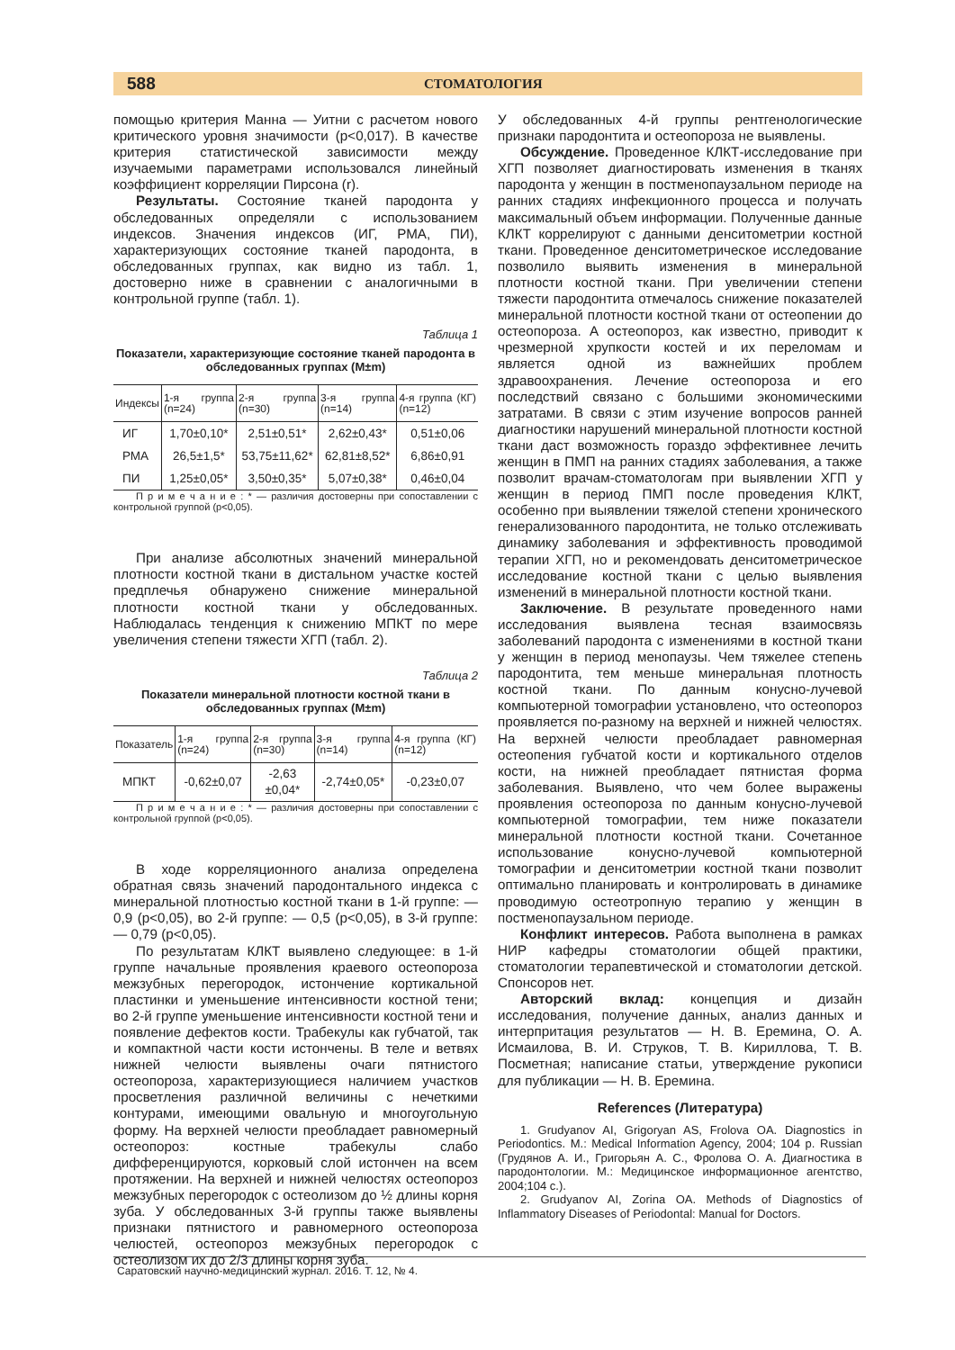588 СТОМАТОЛОГИЯ
помощью критерия Манна — Уитни с расчетом нового критического уровня значимости (р<0,017). В качестве критерия статистической зависимости между изучаемыми параметрами использовался линейный коэффициент корреляции Пирсона (r).
Результаты. Состояние тканей пародонта у обследованных определяли с использованием индексов. Значения индексов (ИГ, РМА, ПИ), характеризующих состояние тканей пародонта, в обследованных группах, как видно из табл. 1, достоверно ниже в сравнении с аналогичными в контрольной группе (табл. 1).
Таблица 1
Показатели, характеризующие состояние тканей пародонта в обследованных группах (M±m)
| Индексы | 1-я группа (n=24) | 2-я группа (n=30) | 3-я группа (n=14) | 4-я группа (КГ) (n=12) |
| --- | --- | --- | --- | --- |
| ИГ | 1,70±0,10* | 2,51±0,51* | 2,62±0,43* | 0,51±0,06 |
| РМА | 26,5±1,5* | 53,75±11,62* | 62,81±8,52* | 6,86±0,91 |
| ПИ | 1,25±0,05* | 3,50±0,35* | 5,07±0,38* | 0,46±0,04 |
П р и м е ч а н и е : * — различия достоверны при сопоставлении с контрольной группой (р<0,05).
При анализе абсолютных значений минеральной плотности костной ткани в дистальном участке костей предплечья обнаружено снижение минеральной плотности костной ткани у обследованных. Наблюдалась тенденция к снижению МПКТ по мере увеличения степени тяжести ХГП (табл. 2).
Таблица 2
Показатели минеральной плотности костной ткани в обследованных группах (M±m)
| Показатель | 1-я группа (n=24) | 2-я группа (n=30) | 3-я группа (n=14) | 4-я группа (КГ) (n=12) |
| --- | --- | --- | --- | --- |
| МПКТ | -0,62±0,07 | -2,63 ±0,04* | -2,74±0,05* | -0,23±0,07 |
П р и м е ч а н и е : * — различия достоверны при сопоставлении с контрольной группой (р<0,05).
В ходе корреляционного анализа определена обратная связь значений пародонтального индекса с минеральной плотностью костной ткани в 1-й группе: — 0,9 (р<0,05), во 2-й группе: — 0,5 (р<0,05), в 3-й группе: — 0,79 (р<0,05).
По результатам КЛКТ выявлено следующее: в 1-й группе начальные проявления краевого остеопороза межзубных перегородок, истончение кортикальной пластинки и уменьшение интенсивности костной тени; во 2-й группе уменьшение интенсивности костной тени и появление дефектов кости. Трабекулы как губчатой, так и компактной части кости истончены. В теле и ветвях нижней челюсти выявлены очаги пятнистого остеопороза, характеризующиеся наличием участков просветления различной величины с нечеткими контурами, имеющими овальную и многоугольную форму. На верхней челюсти преобладает равномерный остеопороз: костные трабекулы слабо дифференцируются, корковый слой истончен на всем протяжении. На верхней и нижней челюстях остеопороз межзубных перегородок с остеолизом до ½ длины корня зуба. У обследованных 3-й группы также выявлены признаки пятнистого и равномерного остеопороза челюстей, остеопороз межзубных перегородок с остеолизом их до 2/3 длины корня зуба.
У обследованных 4-й группы рентгенологические признаки пародонтита и остеопороза не выявлены.
Обсуждение. Проведенное КЛКТ-исследование при ХГП позволяет диагностировать изменения в тканях пародонта у женщин в постменопаузальном периоде на ранних стадиях инфекционного процесса и получать максимальный объем информации. Полученные данные КЛКТ коррелируют с данными денситометрии костной ткани. Проведенное денситометрическое исследование позволило выявить изменения в минеральной плотности костной ткани. При увеличении степени тяжести пародонтита отмечалось снижение показателей минеральной плотности костной ткани от остеопении до остеопороза. А остеопороз, как известно, приводит к чрезмерной хрупкости костей и их переломам и является одной из важнейших проблем здравоохранения. Лечение остеопороза и его последствий связано с большими экономическими затратами. В связи с этим изучение вопросов ранней диагностики нарушений минеральной плотности костной ткани даст возможность гораздо эффективнее лечить женщин в ПМП на ранних стадиях заболевания, а также позволит врачам-стоматологам при выявлении ХГП у женщин в период ПМП после проведения КЛКТ, особенно при выявлении тяжелой степени хронического генерализованного пародонтита, не только отслеживать динамику заболевания и эффективность проводимой терапии ХГП, но и рекомендовать денситометрическое исследование костной ткани с целью выявления изменений в минеральной плотности костной ткани.
Заключение. В результате проведенного нами исследования выявлена тесная взаимосвязь заболеваний пародонта с изменениями в костной ткани у женщин в период менопаузы. Чем тяжелее степень пародонтита, тем меньше минеральная плотность костной ткани. По данным конусно-лучевой компьютерной томографии установлено, что остеопороз проявляется по-разному на верхней и нижней челюстях. На верхней челюсти преобладает равномерная остеопения губчатой кости и кортикального отделов кости, на нижней преобладает пятнистая форма заболевания. Выявлено, что чем более выражены проявления остеопороза по данным конусно-лучевой компьютерной томографии, тем ниже показатели минеральной плотности костной ткани. Сочетанное использование конусно-лучевой компьютерной томографии и денситометрии костной ткани позволит оптимально планировать и контролировать в динамике проводимую остеотропную терапию у женщин в постменопаузальном периоде.
Конфликт интересов. Работа выполнена в рамках НИР кафедры стоматологии общей практики, стоматологии терапевтической и стоматологии детской. Спонсоров нет.
Авторский вклад: концепция и дизайн исследования, получение данных, анализ данных и интерпритация результатов — Н. В. Еремина, О. А. Исмаилова, В. И. Струков, Т. В. Кириллова, Т. В. Посметная; написание статьи, утверждение рукописи для публикации — Н. В. Еремина.
References (Литература)
1. Grudyanov AI, Grigoryan AS, Frolova OA. Diagnostics in Periodontics. M.: Medical Information Agency, 2004; 104 p. Russian (Грудянов А. И., Григорьян А. С., Фролова О. А. Диагностика в пародонтологии. М.: Медицинское информационное агентство, 2004;104 с.).
2. Grudyanov AI, Zorina OA. Methods of Diagnostics of Inflammatory Diseases of Periodontal: Manual for Doctors.
Саратовский научно-медицинский журнал. 2016. Т. 12, № 4.